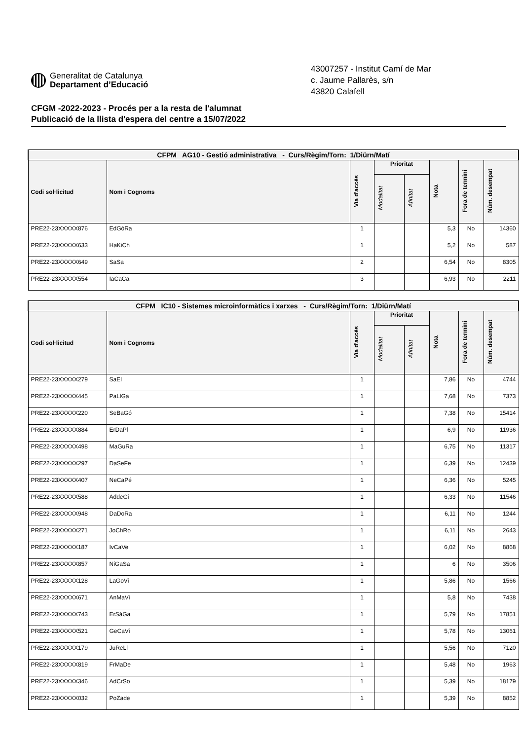Generalitat de Catalunya
Departament d’Educació
43007257 - Institut Camí de Mar
c. Jaume Pallarès, s/n
43820 Calafell
CFGM -2022-2023 - Procés per a la resta de l'alumnat
Publicació de la llista d'espera del centre a 15/07/2022
| CFPM AG10 - Gestió administrativa - Curs/Règim/Torn: 1/Diürn/Matí | | | | | | | |
| --- | --- | --- | --- | --- | --- | --- | --- |
| Codi sol·licitud | Nom i Cognoms | Via d'accés | Prioritat | | Nota | Fora de termini | Núm. desempat |
| | | | Modalitat | Afinitat | | | |
| PRE22-23XXXXX876 | EdGóRa | 1 | | | 5,3 | No | 14360 |
| PRE22-23XXXXX633 | HaKiCh | 1 | | | 5,2 | No | 587 |
| PRE22-23XXXXX649 | SaSa | 2 | | | 6,54 | No | 8305 |
| PRE22-23XXXXX554 | IaCaCa | 3 | | | 6,93 | No | 2211 |
| CFPM IC10 - Sistemes microinformàtics i xarxes - Curs/Règim/Torn: 1/Diürn/Matí | | | | | | | |
| --- | --- | --- | --- | --- | --- | --- | --- |
| Codi sol·licitud | Nom i Cognoms | Via d'accés | Prioritat | | Nota | Fora de termini | Núm. desempat |
| | | | Modalitat | Afinitat | | | |
| PRE22-23XXXXX279 | SaEl | 1 | | | 7,86 | No | 4744 |
| PRE22-23XXXXX445 | PaLlGa | 1 | | | 7,68 | No | 7373 |
| PRE22-23XXXXX220 | SeBaGó | 1 | | | 7,38 | No | 15414 |
| PRE22-23XXXXX884 | ErDaPl | 1 | | | 6,9 | No | 11936 |
| PRE22-23XXXXX498 | MaGuRa | 1 | | | 6,75 | No | 11317 |
| PRE22-23XXXXX297 | DaSeFe | 1 | | | 6,39 | No | 12439 |
| PRE22-23XXXXX407 | NeCaPé | 1 | | | 6,36 | No | 5245 |
| PRE22-23XXXXX588 | AddeGi | 1 | | | 6,33 | No | 11546 |
| PRE22-23XXXXX948 | DaDoRa | 1 | | | 6,11 | No | 1244 |
| PRE22-23XXXXX271 | JoChRo | 1 | | | 6,11 | No | 2643 |
| PRE22-23XXXXX187 | IvCaVe | 1 | | | 6,02 | No | 8868 |
| PRE22-23XXXXX857 | NiGaSa | 1 | | | 6 | No | 3506 |
| PRE22-23XXXXX128 | LaGoVi | 1 | | | 5,86 | No | 1566 |
| PRE22-23XXXXX671 | AnMaVi | 1 | | | 5,8 | No | 7438 |
| PRE22-23XXXXX743 | ErSáGa | 1 | | | 5,79 | No | 17851 |
| PRE22-23XXXXX521 | GeCaVi | 1 | | | 5,78 | No | 13061 |
| PRE22-23XXXXX179 | JuReLl | 1 | | | 5,56 | No | 7120 |
| PRE22-23XXXXX819 | FrMaDe | 1 | | | 5,48 | No | 1963 |
| PRE22-23XXXXX346 | AdCrSo | 1 | | | 5,39 | No | 18179 |
| PRE22-23XXXXX032 | PoZade | 1 | | | 5,39 | No | 8852 |